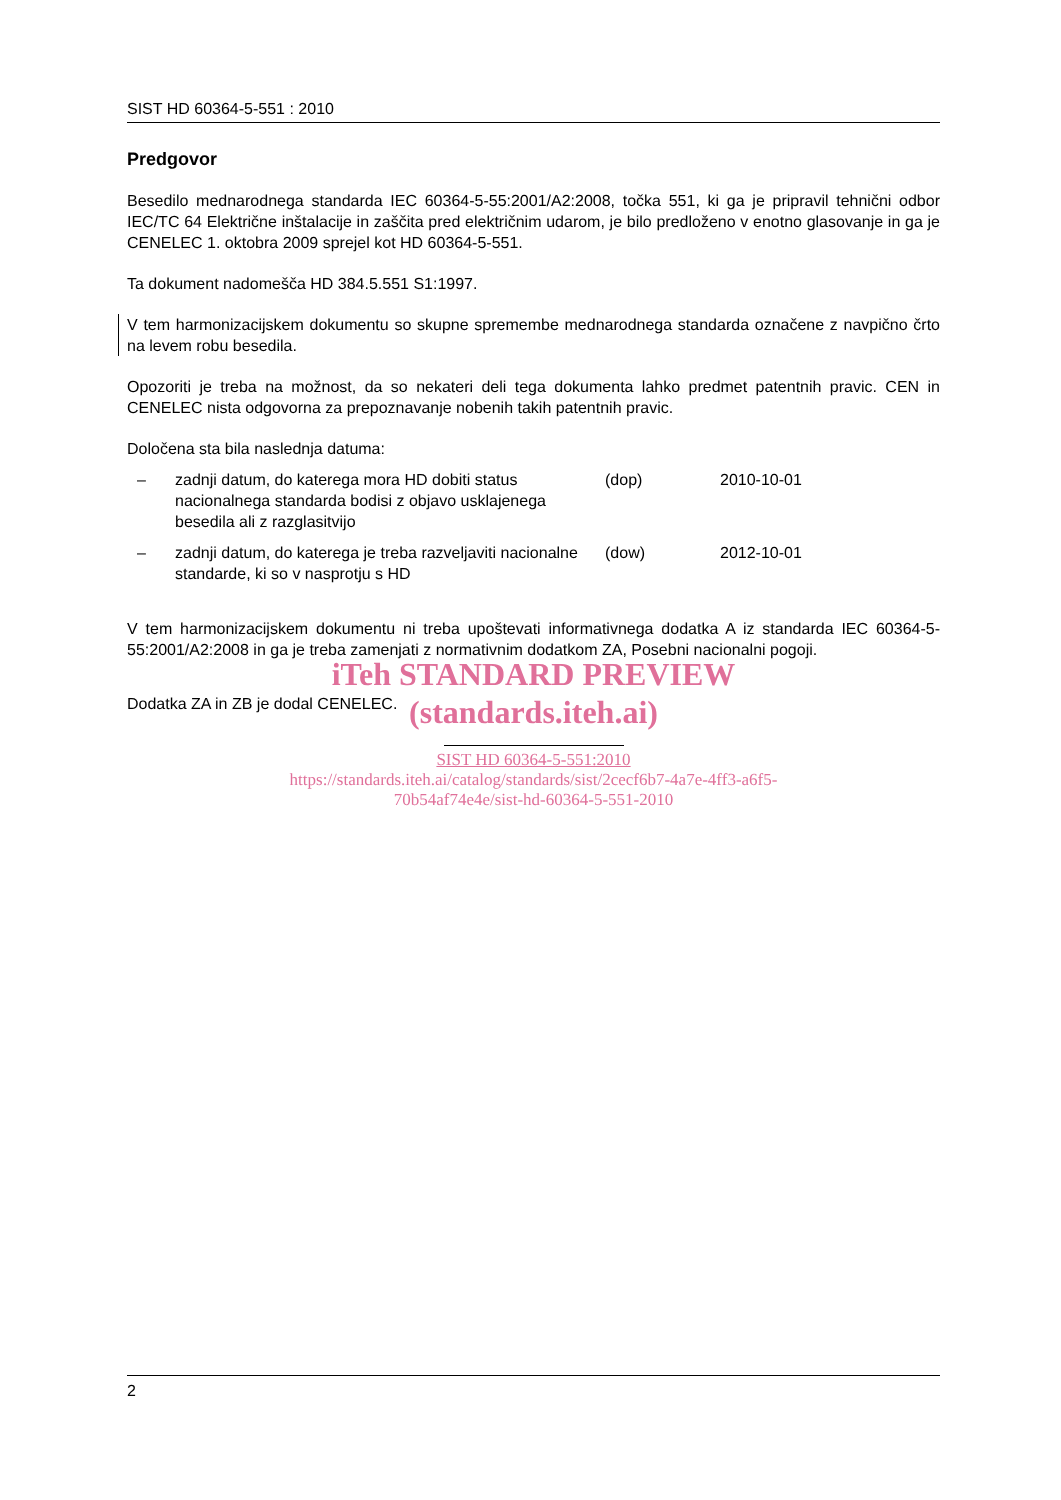SIST HD 60364-5-551 : 2010
Predgovor
Besedilo mednarodnega standarda IEC 60364-5-55:2001/A2:2008, točka 551, ki ga je pripravil tehnični odbor IEC/TC 64 Električne inštalacije in zaščita pred električnim udarom, je bilo predloženo v enotno glasovanje in ga je CENELEC 1. oktobra 2009 sprejel kot HD 60364-5-551.
Ta dokument nadomešča HD 384.5.551 S1:1997.
V tem harmonizacijskem dokumentu so skupne spremembe mednarodnega standarda označene z navpično črto na levem robu besedila.
Opozoriti je treba na možnost, da so nekateri deli tega dokumenta lahko predmet patentnih pravic. CEN in CENELEC nista odgovorna za prepoznavanje nobenih takih patentnih pravic.
Določena sta bila naslednja datuma:
| – | zadnji datum, do katerega mora HD dobiti status nacionalnega standarda bodisi z objavo usklajenega besedila ali z razglasitvijo | (dop) | 2010-10-01 |
| – | zadnji datum, do katerega je treba razveljaviti nacionalne standarde, ki so v nasprotju s HD | (dow) | 2012-10-01 |
V tem harmonizacijskem dokumentu ni treba upoštevati informativnega dodatka A iz standarda IEC 60364-5-55:2001/A2:2008 in ga je treba zamenjati z normativnim dodatkom ZA, Posebni nacionalni pogoji.
iTeh STANDARD PREVIEW
Dodatka ZA in ZB je dodal CENELEC.
(standards.iteh.ai)
SIST HD 60364-5-551:2010
https://standards.iteh.ai/catalog/standards/sist/2cecf6b7-4a7e-4ff3-a6f5-
70b54af74e4e/sist-hd-60364-5-551-2010
2